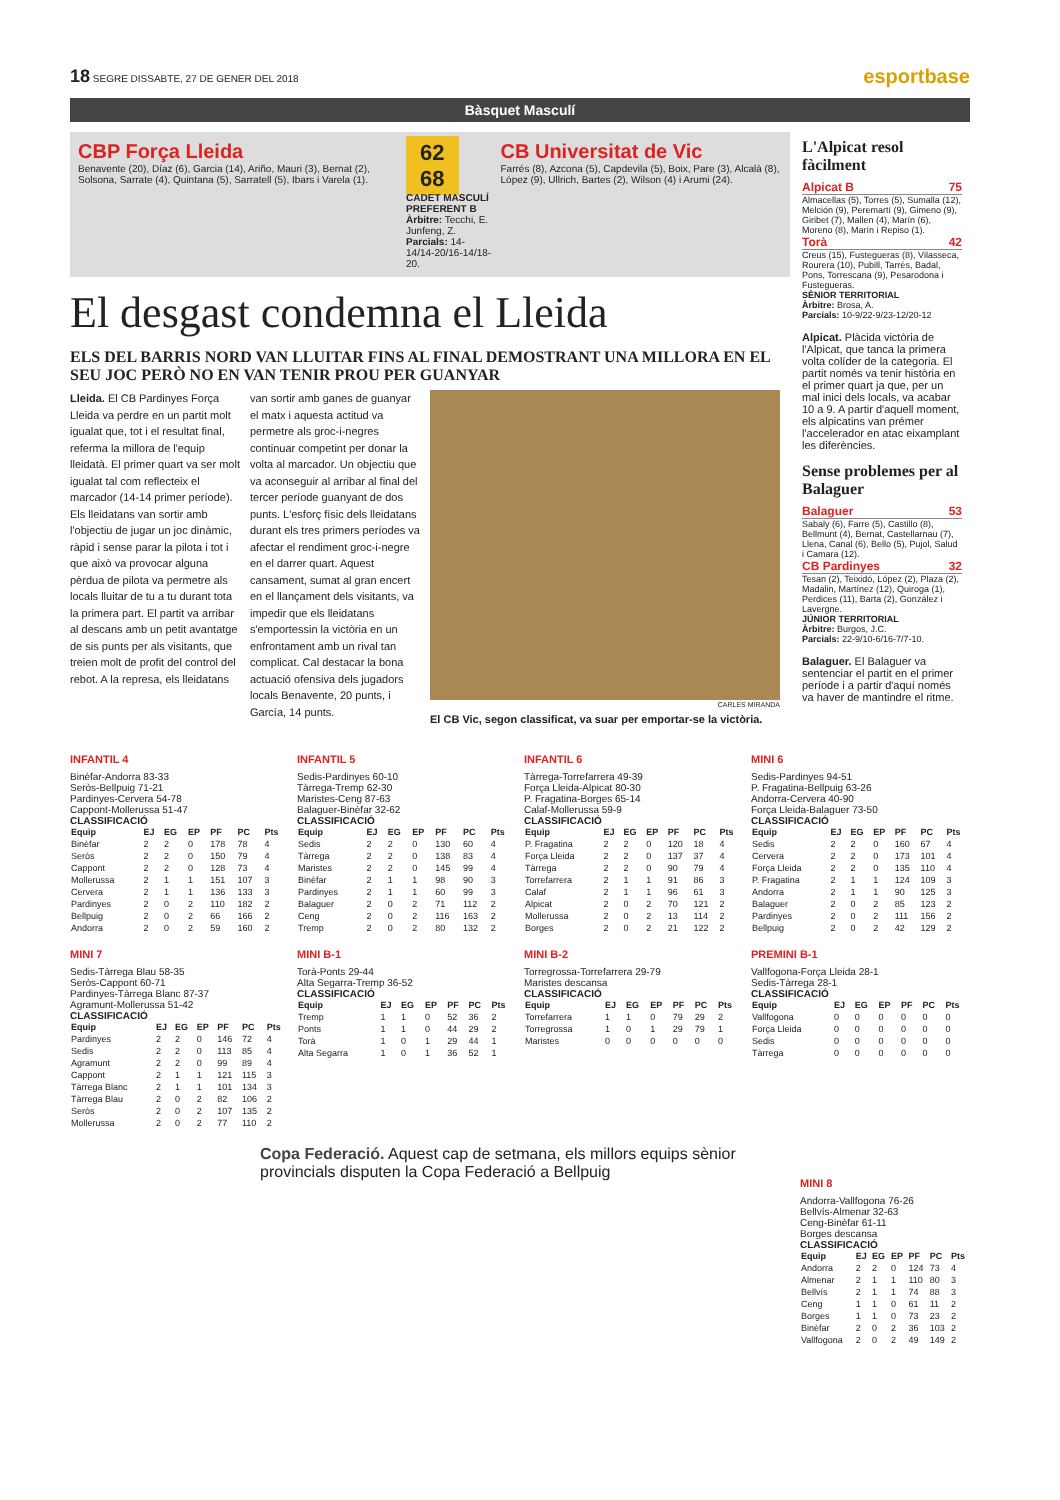18 SEGRE DISSABTE, 27 DE GENER DEL 2018
esportbase
Bàsquet Masculí
CBP Força Lleida
Benavente (20), Díaz (6), Garcia (14), Ariño, Mauri (3), Bernat (2), Solsona, Sarrate (4), Quintana (5), Sarratell (5), Ibars i Varela (1).
62 68
CADET MASCULÍ PREFERENT B
Àrbitre: Tecchi, E. Junfeng, Z.
Parcials: 14-14/14-20/16-14/18-20.
CB Universitat de Vic
Farrés (8), Azcona (5), Capdevila (5), Boix, Pare (3), Alcalà (8), López (9), Ullrich, Bartes (2), Wilson (4) i Arumi (24).
El desgast condemna el Lleida
ELS DEL BARRIS NORD VAN LLUITAR FINS AL FINAL DEMOSTRANT UNA MILLORA EN EL SEU JOC PERÒ NO EN VAN TENIR PROU PER GUANYAR
Lleida. El CB Pardinyes Força Lleida va perdre en un partit molt igualat que, tot i el resultat final, referma la millora de l'equip lleidatà. El primer quart va ser molt igualat tal com reflecteix el marcador (14-14 primer període). Els lleidatans van sortir amb l'objectiu de jugar un joc dinàmic, ràpid i sense parar la pilota i tot i que això va provocar alguna pèrdua de pilota va permetre als locals lluitar de tu a tu durant tota la primera part. El partit va arribar al descans amb un petit avantatge de sis punts per als visitants, que treien molt de profit del control del rebot. A la represa, els lleidatans
van sortir amb ganes de guanyar el matx i aquesta actitud va permetre als groc-i-negres continuar competint per donar la volta al marcador. Un objectiu que va aconseguir al arribar al final del tercer període guanyant de dos punts. L'esforç físic dels lleidatans durant els tres primers períodes va afectar el rendiment groc-i-negre en el darrer quart. Aquest cansament, sumat al gran encert en el llançament dels visitants, va impedir que els lleidatans s'emportessin la victòria en un enfrontament amb un rival tan complicat. Cal destacar la bona actuació ofensiva dels jugadors locals Benavente, 20 punts, i García, 14 punts.
CARLES MIRANDA
El CB Vic, segon classificat, va suar per emportar-se la victòria.
L'Alpicat resol fàcilment
Alpicat B 75
Almacellas (5), Torres (5), Sumalla (12), Melción (9), Peremartí (9), Gimeno (9), Giribet (7), Mallen (4), Marín (6), Moreno (8), Marín i Repiso (1).
Torà 42
Creus (15), Fustegueras (8), Vilasseca, Rourera (10), Pubill, Tarrés, Badal, Pons, Torrescana (9), Pesarodona i Fustegueras.
SÈNIOR TERRITORIAL
Àrbitre: Brosa, A.
Parcials: 10-9/22-9/23-12/20-12
Alpicat. Plàcida victòria de l'Alpicat, que tanca la primera volta colíder de la categoria. El partit només va tenir història en el primer quart ja que, per un mal inici dels locals, va acabar 10 a 9. A partir d'aquell moment, els alpicatins van prémer l'accelerador en atac eixamplant les diferències.
Sense problemes per al Balaguer
Balaguer 53
Sabaly (6), Farre (5), Castillo (8), Bellmunt (4), Bernat, Castellarnau (7), Llena, Canal (6), Bello (5), Pujol, Salud i Camara (12).
CB Pardinyes 32
Tesan (2), Teixidó, López (2), Plaza (2), Madalin, Martínez (12), Quiroga (1), Perdices (11), Barta (2), González i Lavergne.
JÚNIOR TERRITORIAL
Àrbitre: Burgos, J.C.
Parcials: 22-9/10-6/16-7/7-10.
Balaguer. El Balaguer va sentenciar el partit en el primer període i a partir d'aquí només va haver de mantindre el ritme.
INFANTIL 4
Binèfar-Andorra 83-33
Seròs-Bellpuig 71-21
Pardinyes-Cervera 54-78
Cappont-Mollerussa 51-47
CLASSIFICACIÓ
| Equip | EJ | EG | EP | PF | PC | Pts |
| --- | --- | --- | --- | --- | --- | --- |
| Binèfar | 2 | 2 | 0 | 178 | 78 | 4 |
| Seròs | 2 | 2 | 0 | 150 | 79 | 4 |
| Cappont | 2 | 2 | 0 | 128 | 73 | 4 |
| Mollerussa | 2 | 1 | 1 | 151 | 107 | 3 |
| Cervera | 2 | 1 | 1 | 136 | 133 | 3 |
| Pardinyes | 2 | 0 | 2 | 110 | 182 | 2 |
| Bellpuig | 2 | 0 | 2 | 66 | 166 | 2 |
| Andorra | 2 | 0 | 2 | 59 | 160 | 2 |
INFANTIL 5
Sedis-Pardinyes 60-10
Tàrrega-Tremp 62-30
Maristes-Ceng 87-63
Balaguer-Binèfar 32-62
CLASSIFICACIÓ
| Equip | EJ | EG | EP | PF | PC | Pts |
| --- | --- | --- | --- | --- | --- | --- |
| Sedis | 2 | 2 | 0 | 130 | 60 | 4 |
| Tàrrega | 2 | 2 | 0 | 138 | 83 | 4 |
| Maristes | 2 | 2 | 0 | 145 | 99 | 4 |
| Binèfar | 2 | 1 | 1 | 98 | 90 | 3 |
| Pardinyes | 2 | 1 | 1 | 60 | 99 | 3 |
| Balaguer | 2 | 0 | 2 | 71 | 112 | 2 |
| Ceng | 2 | 0 | 2 | 116 | 163 | 2 |
| Tremp | 2 | 0 | 2 | 80 | 132 | 2 |
INFANTIL 6
Tàrrega-Torrefarrera 49-39
Força Lleida-Alpicat 80-30
P. Fragatina-Borges 65-14
Calaf-Mollerussa 59-9
CLASSIFICACIÓ
| Equip | EJ | EG | EP | PF | PC | Pts |
| --- | --- | --- | --- | --- | --- | --- |
| P. Fragatina | 2 | 2 | 0 | 120 | 18 | 4 |
| Força Lleida | 2 | 2 | 0 | 137 | 37 | 4 |
| Tàrrega | 2 | 2 | 0 | 90 | 79 | 4 |
| Torrefarrera | 2 | 1 | 1 | 91 | 86 | 3 |
| Calaf | 2 | 1 | 1 | 96 | 61 | 3 |
| Alpicat | 2 | 0 | 2 | 70 | 121 | 2 |
| Mollerussa | 2 | 0 | 2 | 13 | 114 | 2 |
| Borges | 2 | 0 | 2 | 21 | 122 | 2 |
MINI 6
Sedis-Pardinyes 94-51
P. Fragatina-Bellpuig 63-26
Andorra-Cervera 40-90
Força Lleida-Balaguer 73-50
CLASSIFICACIÓ
| Equip | EJ | EG | EP | PF | PC | Pts |
| --- | --- | --- | --- | --- | --- | --- |
| Sedis | 2 | 2 | 0 | 160 | 67 | 4 |
| Cervera | 2 | 2 | 0 | 173 | 101 | 4 |
| Força Lleida | 2 | 2 | 0 | 135 | 110 | 4 |
| P. Fragatina | 2 | 1 | 1 | 124 | 109 | 3 |
| Andorra | 2 | 1 | 1 | 90 | 125 | 3 |
| Balaguer | 2 | 0 | 2 | 85 | 123 | 2 |
| Pardinyes | 2 | 0 | 2 | 111 | 156 | 2 |
| Bellpuig | 2 | 0 | 2 | 42 | 129 | 2 |
MINI 7
Sedis-Tàrrega Blau 58-35
Seròs-Cappont 60-71
Pardinyes-Tàrrega Blanc 87-37
Agramunt-Mollerussa 51-42
CLASSIFICACIÓ
| Equip | EJ | EG | EP | PF | PC | Pts |
| --- | --- | --- | --- | --- | --- | --- |
| Pardinyes | 2 | 2 | 0 | 146 | 72 | 4 |
| Sedis | 2 | 2 | 0 | 113 | 85 | 4 |
| Agramunt | 2 | 2 | 0 | 99 | 89 | 4 |
| Cappont | 2 | 1 | 1 | 121 | 115 | 3 |
| Tàrrega Blanc | 2 | 1 | 1 | 101 | 134 | 3 |
| Tàrrega Blau | 2 | 0 | 2 | 82 | 106 | 2 |
| Seròs | 2 | 0 | 2 | 107 | 135 | 2 |
| Mollerussa | 2 | 0 | 2 | 77 | 110 | 2 |
MINI B-1
Torà-Ponts 29-44
Alta Segarra-Tremp 36-52
CLASSIFICACIÓ
| Equip | EJ | EG | EP | PF | PC | Pts |
| --- | --- | --- | --- | --- | --- | --- |
| Tremp | 1 | 1 | 0 | 52 | 36 | 2 |
| Ponts | 1 | 1 | 0 | 44 | 29 | 2 |
| Torà | 1 | 0 | 1 | 29 | 44 | 1 |
| Alta Segarra | 1 | 0 | 1 | 36 | 52 | 1 |
MINI B-2
Torregrossa-Torrefarrera 29-79
Maristes descansa
CLASSIFICACIÓ
| Equip | EJ | EG | EP | PF | PC | Pts |
| --- | --- | --- | --- | --- | --- | --- |
| Torrefarrera | 1 | 1 | 0 | 79 | 29 | 2 |
| Torregrossa | 1 | 0 | 1 | 29 | 79 | 1 |
| Maristes | 0 | 0 | 0 | 0 | 0 | 0 |
PREMINI B-1
Vallfogona-Força Lleida 28-1
Sedis-Tàrrega 28-1
CLASSIFICACIÓ
| Equip | EJ | EG | EP | PF | PC | Pts |
| --- | --- | --- | --- | --- | --- | --- |
| Vallfogona | 0 | 0 | 0 | 0 | 0 | 0 |
| Força Lleida | 0 | 0 | 0 | 0 | 0 | 0 |
| Sedis | 0 | 0 | 0 | 0 | 0 | 0 |
| Tàrrega | 0 | 0 | 0 | 0 | 0 | 0 |
Copa Federació. Aquest cap de setmana, els millors equips sènior provincials disputen la Copa Federació a Bellpuig
MINI 8
Andorra-Vallfogona 76-26
Bellvís-Almenar 32-63
Ceng-Binèfar 61-11
Borges descansa
CLASSIFICACIÓ
| Equip | EJ | EG | EP | PF | PC | Pts |
| --- | --- | --- | --- | --- | --- | --- |
| Andorra | 2 | 2 | 0 | 124 | 73 | 4 |
| Almenar | 2 | 1 | 1 | 110 | 80 | 3 |
| Bellvís | 2 | 1 | 1 | 74 | 88 | 3 |
| Ceng | 1 | 1 | 0 | 61 | 11 | 2 |
| Borges | 1 | 1 | 0 | 73 | 23 | 2 |
| Binèfar | 2 | 0 | 2 | 36 | 103 | 2 |
| Vallfogona | 2 | 0 | 2 | 49 | 149 | 2 |